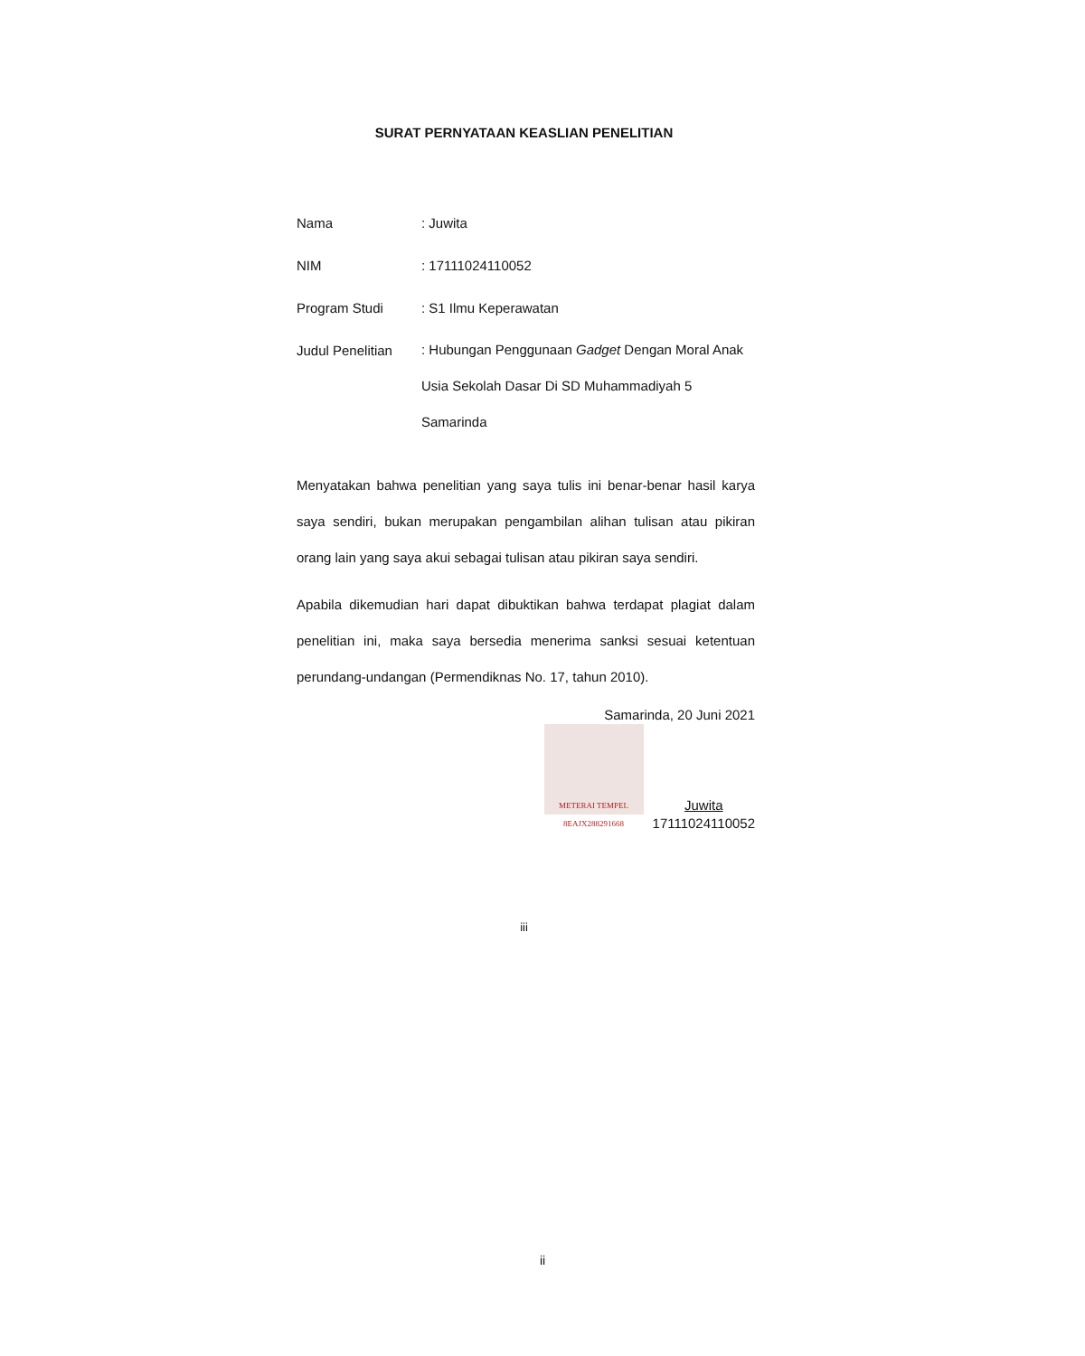SURAT PERNYATAAN KEASLIAN PENELITIAN
Nama : Juwita
NIM : 17111024110052
Program Studi : S1 Ilmu Keperawatan
Judul Penelitian
: Hubungan Penggunaan Gadget Dengan Moral Anak Usia Sekolah Dasar Di SD Muhammadiyah 5 Samarinda
Menyatakan bahwa penelitian yang saya tulis ini benar-benar hasil karya saya sendiri, bukan merupakan pengambilan alihan tulisan atau pikiran orang lain yang saya akui sebagai tulisan atau pikiran saya sendiri.
Apabila dikemudian hari dapat dibuktikan bahwa terdapat plagiat dalam penelitian ini, maka saya bersedia menerima sanksi sesuai ketentuan perundang-undangan (Permendiknas No. 17, tahun 2010).
Samarinda, 20 Juni 2021
METERAI TEMPEL
8EAJX288291668
Juwita
17111024110052
iii
ii